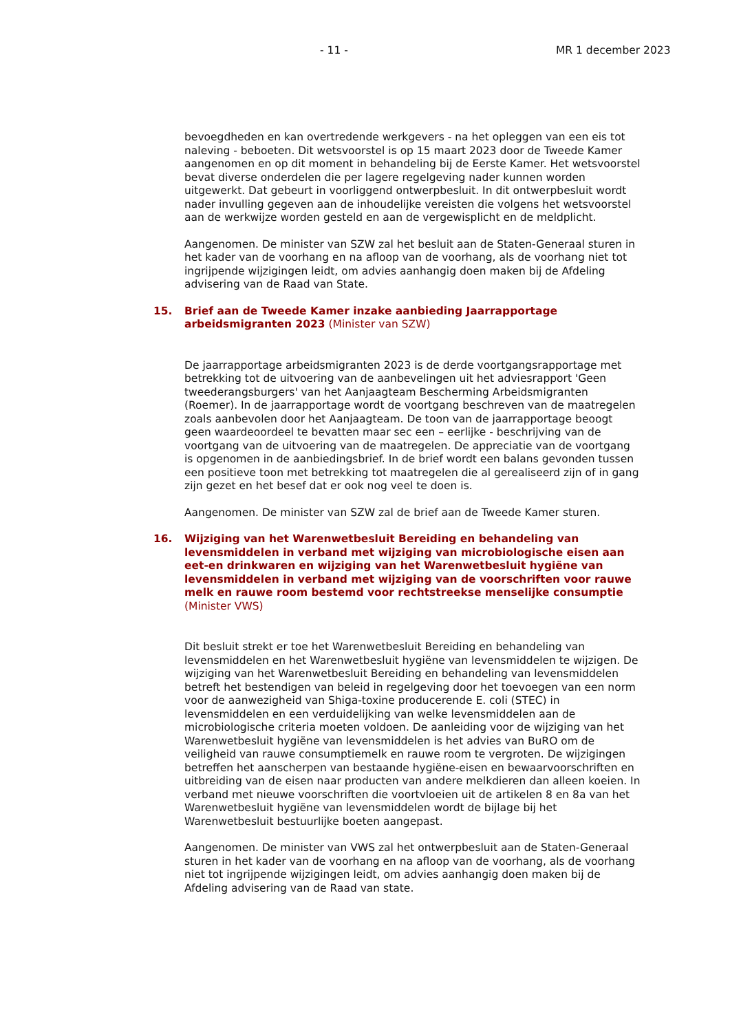- 11 - MR 1 december 2023
bevoegdheden en kan overtredende werkgevers - na het opleggen van een eis tot naleving - beboeten. Dit wetsvoorstel is op 15 maart 2023 door de Tweede Kamer aangenomen en op dit moment in behandeling bij de Eerste Kamer. Het wetsvoorstel bevat diverse onderdelen die per lagere regelgeving nader kunnen worden uitgewerkt. Dat gebeurt in voorliggend ontwerpbesluit. In dit ontwerpbesluit wordt nader invulling gegeven aan de inhoudelijke vereisten die volgens het wetsvoorstel aan de werkwijze worden gesteld en aan de vergewisplicht en de meldplicht.
Aangenomen. De minister van SZW zal het besluit aan de Staten-Generaal sturen in het kader van de voorhang en na afloop van de voorhang, als de voorhang niet tot ingrijpende wijzigingen leidt, om advies aanhangig doen maken bij de Afdeling advisering van de Raad van State.
15. Brief aan de Tweede Kamer inzake aanbieding Jaarrapportage arbeidsmigranten 2023 (Minister van SZW)
De jaarrapportage arbeidsmigranten 2023 is de derde voortgangsrapportage met betrekking tot de uitvoering van de aanbevelingen uit het adviesrapport 'Geen tweederangsburgers' van het Aanjaagteam Bescherming Arbeidsmigranten (Roemer). In de jaarrapportage wordt de voortgang beschreven van de maatregelen zoals aanbevolen door het Aanjaagteam. De toon van de jaarrapportage beoogt geen waardeoordeel te bevatten maar sec een – eerlijke - beschrijving van de voortgang van de uitvoering van de maatregelen. De appreciatie van de voortgang is opgenomen in de aanbiedingsbrief. In de brief wordt een balans gevonden tussen een positieve toon met betrekking tot maatregelen die al gerealiseerd zijn of in gang zijn gezet en het besef dat er ook nog veel te doen is.
Aangenomen. De minister van SZW zal de brief aan de Tweede Kamer sturen.
16. Wijziging van het Warenwetbesluit Bereiding en behandeling van levensmiddelen in verband met wijziging van microbiologische eisen aan eet-en drinkwaren en wijziging van het Warenwetbesluit hygiëne van levensmiddelen in verband met wijziging van de voorschriften voor rauwe melk en rauwe room bestemd voor rechtstreekse menselijke consumptie (Minister VWS)
Dit besluit strekt er toe het Warenwetbesluit Bereiding en behandeling van levensmiddelen en het Warenwetbesluit hygiëne van levensmiddelen te wijzigen. De wijziging van het Warenwetbesluit Bereiding en behandeling van levensmiddelen betreft het bestendigen van beleid in regelgeving door het toevoegen van een norm voor de aanwezigheid van Shiga-toxine producerende E. coli (STEC) in levensmiddelen en een verduidelijking van welke levensmiddelen aan de microbiologische criteria moeten voldoen. De aanleiding voor de wijziging van het Warenwetbesluit hygiëne van levensmiddelen is het advies van BuRO om de veiligheid van rauwe consumptiemelk en rauwe room te vergroten. De wijzigingen betreffen het aanscherpen van bestaande hygiëne-eisen en bewaarvoorschriften en uitbreiding van de eisen naar producten van andere melkdieren dan alleen koeien. In verband met nieuwe voorschriften die voortvloeien uit de artikelen 8 en 8a van het Warenwetbesluit hygiëne van levensmiddelen wordt de bijlage bij het Warenwetbesluit bestuurlijke boeten aangepast.
Aangenomen. De minister van VWS zal het ontwerpbesluit aan de Staten-Generaal sturen in het kader van de voorhang en na afloop van de voorhang, als de voorhang niet tot ingrijpende wijzigingen leidt, om advies aanhangig doen maken bij de Afdeling advisering van de Raad van state.